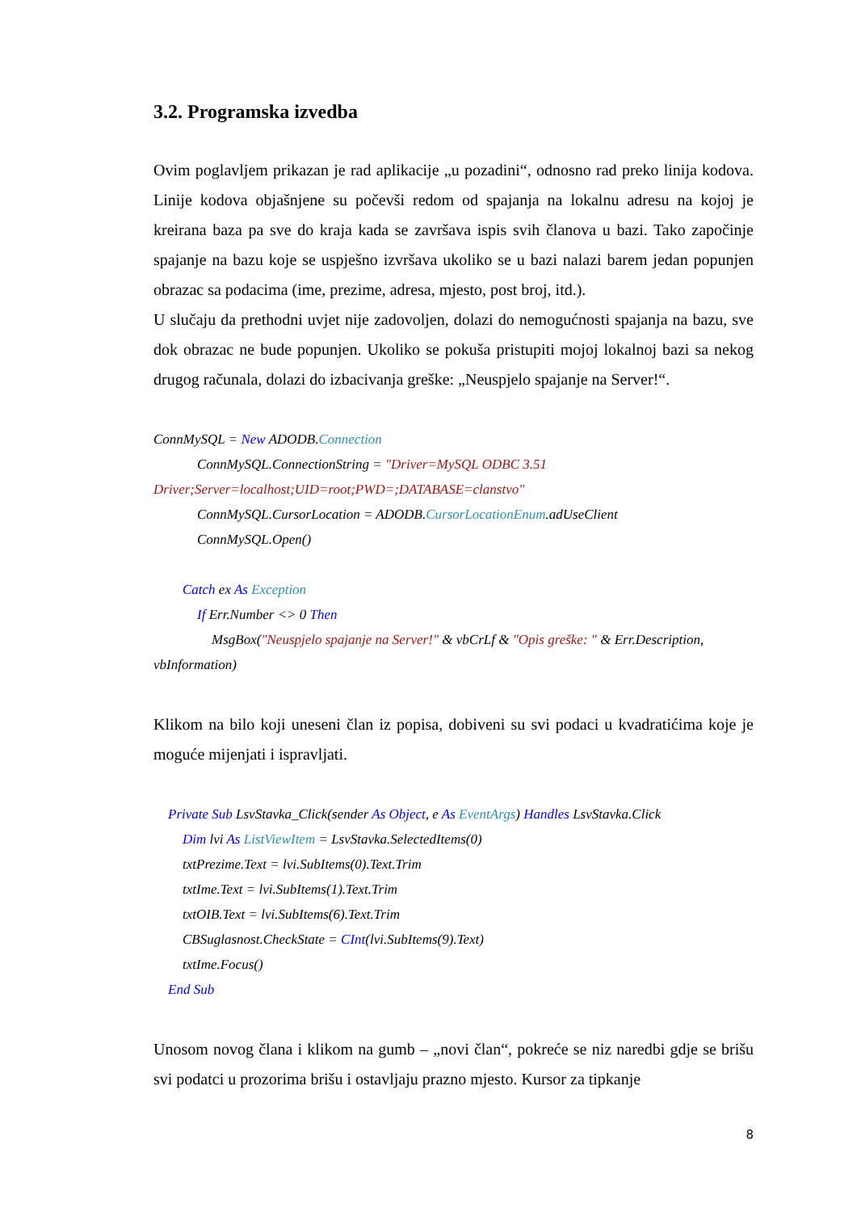3.2. Programska izvedba
Ovim poglavljem prikazan je rad aplikacije „u pozadini“, odnosno rad preko linija kodova. Linije kodova objašnjene su počevši redom od spajanja na lokalnu adresu na kojoj je kreirana baza pa sve do kraja kada se završava ispis svih članova u bazi. Tako započinje spajanje na bazu koje se uspješno izvršava ukoliko se u bazi nalazi barem jedan popunjen obrazac sa podacima (ime, prezime, adresa, mjesto, post broj, itd.).
U slučaju da prethodni uvjet nije zadovoljen, dolazi do nemogućnosti spajanja na bazu, sve dok obrazac ne bude popunjen. Ukoliko se pokuša pristupiti mojoj lokalnoj bazi sa nekog drugog računala, dolazi do izbacivanja greške: „Neuspjelo spajanje na Server!“.
ConnMySQL = New ADODB.Connection
ConnMySQL.ConnectionString = "Driver=MySQL ODBC 3.51
Driver;Server=localhost;UID=root;PWD=;DATABASE=clanstvo"
ConnMySQL.CursorLocation = ADODB.CursorLocationEnum.adUseClient
ConnMySQL.Open()
Catch ex As Exception
If Err.Number <> 0 Then
MsgBox("Neuspjelo spajanje na Server!" & vbCrLf & "Opis greške: " & Err.Description,
vbInformation)
Klikom na bilo koji uneseni član iz popisa, dobiveni su svi podaci u kvadratićima koje je moguće mijenjati i ispravljati.
Private Sub LsvStavka_Click(sender As Object, e As EventArgs) Handles LsvStavka.Click
Dim lvi As ListViewItem = LsvStavka.SelectedItems(0)
txtPrezime.Text = lvi.SubItems(0).Text.Trim
txtIme.Text = lvi.SubItems(1).Text.Trim
txtOIB.Text = lvi.SubItems(6).Text.Trim
CBSuglasnost.CheckState = CInt(lvi.SubItems(9).Text)
txtIme.Focus()
End Sub
Unosom novog člana i klikom na gumb – „novi član“, pokreće se niz naredbi gdje se brišu svi podatci u prozorima brišu i ostavljaju prazno mjesto. Kursor za tipkanje
8